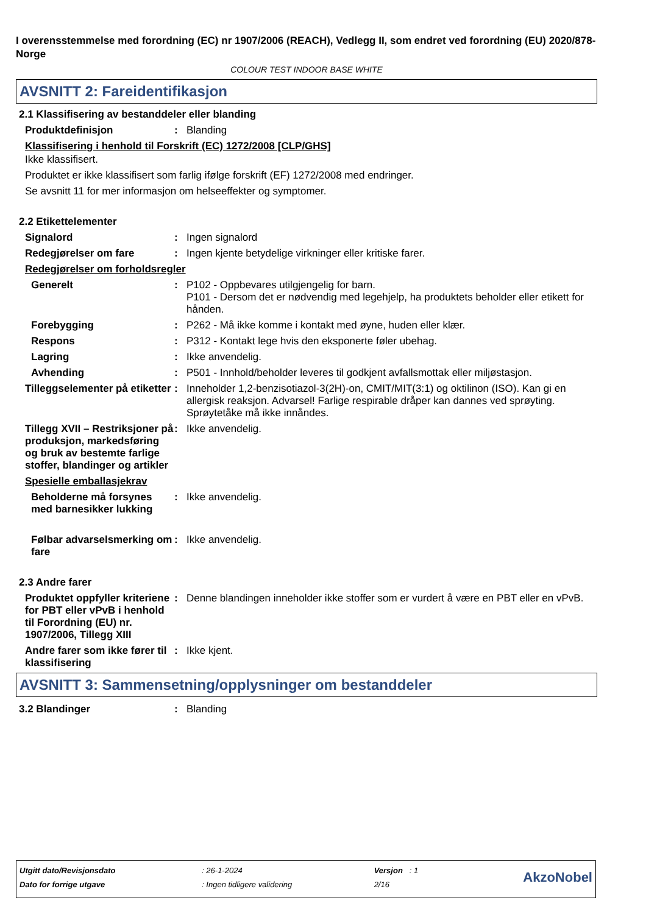I overensstemmelse med forordning (EC) nr 1907/2006 (REACH), Vedlegg II, som endret ved forordning (EU) 2020/878- Norge
COLOUR TEST INDOOR BASE WHITE
AVSNITT 2: Fareidentifikasjon
2.1 Klassifisering av bestanddeler eller blanding
Produktdefinisjon : Blanding
Klassifisering i henhold til Forskrift (EC) 1272/2008 [CLP/GHS]
Ikke klassifisert.
Produktet er ikke klassifisert som farlig ifølge forskrift (EF) 1272/2008 med endringer.
Se avsnitt 11 for mer informasjon om helseeffekter og symptomer.
2.2 Etikettelementer
Signalord : Ingen signalord
Redegjørelser om fare : Ingen kjente betydelige virkninger eller kritiske farer.
Redegjørelser om forholdsregler
Generelt : P102 - Oppbevares utilgjengelig for barn.
P101 - Dersom det er nødvendig med legehjelp, ha produktets beholder eller etikett for hånden.
Forebygging : P262 - Må ikke komme i kontakt med øyne, huden eller klær.
Respons : P312 - Kontakt lege hvis den eksponerte føler ubehag.
Lagring : Ikke anvendelig.
Avhending : P501 - Innhold/beholder leveres til godkjent avfallsmottak eller miljøstasjon.
Tilleggselementer på etiketter
: Inneholder 1,2-benzisotiazol-3(2H)-on, CMIT/MIT(3:1) og oktilinon (ISO). Kan gi en allergisk reaksjon. Advarsel! Farlige respirable dråper kan dannes ved sprøyting. Sprøytetåke må ikke innåndes.
Tillegg XVII – Restriksjoner på produksjon, markedsføring og bruk av bestemte farlige stoffer, blandinger og artikler
: Ikke anvendelig.
Spesielle emballasjekrav
Beholderne må forsynes med barnesikker lukking
: Ikke anvendelig.
Følbar advarselsmerking om fare
: Ikke anvendelig.
2.3 Andre farer
Produktet oppfyller kriteriene for PBT eller vPvB i henhold til Forordning (EU) nr. 1907/2006, Tillegg XIII
: Denne blandingen inneholder ikke stoffer som er vurdert å være en PBT eller en vPvB.
Andre farer som ikke fører til klassifisering
: Ikke kjent.
AVSNITT 3: Sammensetning/opplysninger om bestanddeler
3.2 Blandinger : Blanding
| Utgitt dato/Revisjonsdato | : 26-1-2024 | Versjon : 1 | AkzoNobel |
| Dato for forrige utgave | : Ingen tidligere validering | 2/16 | |